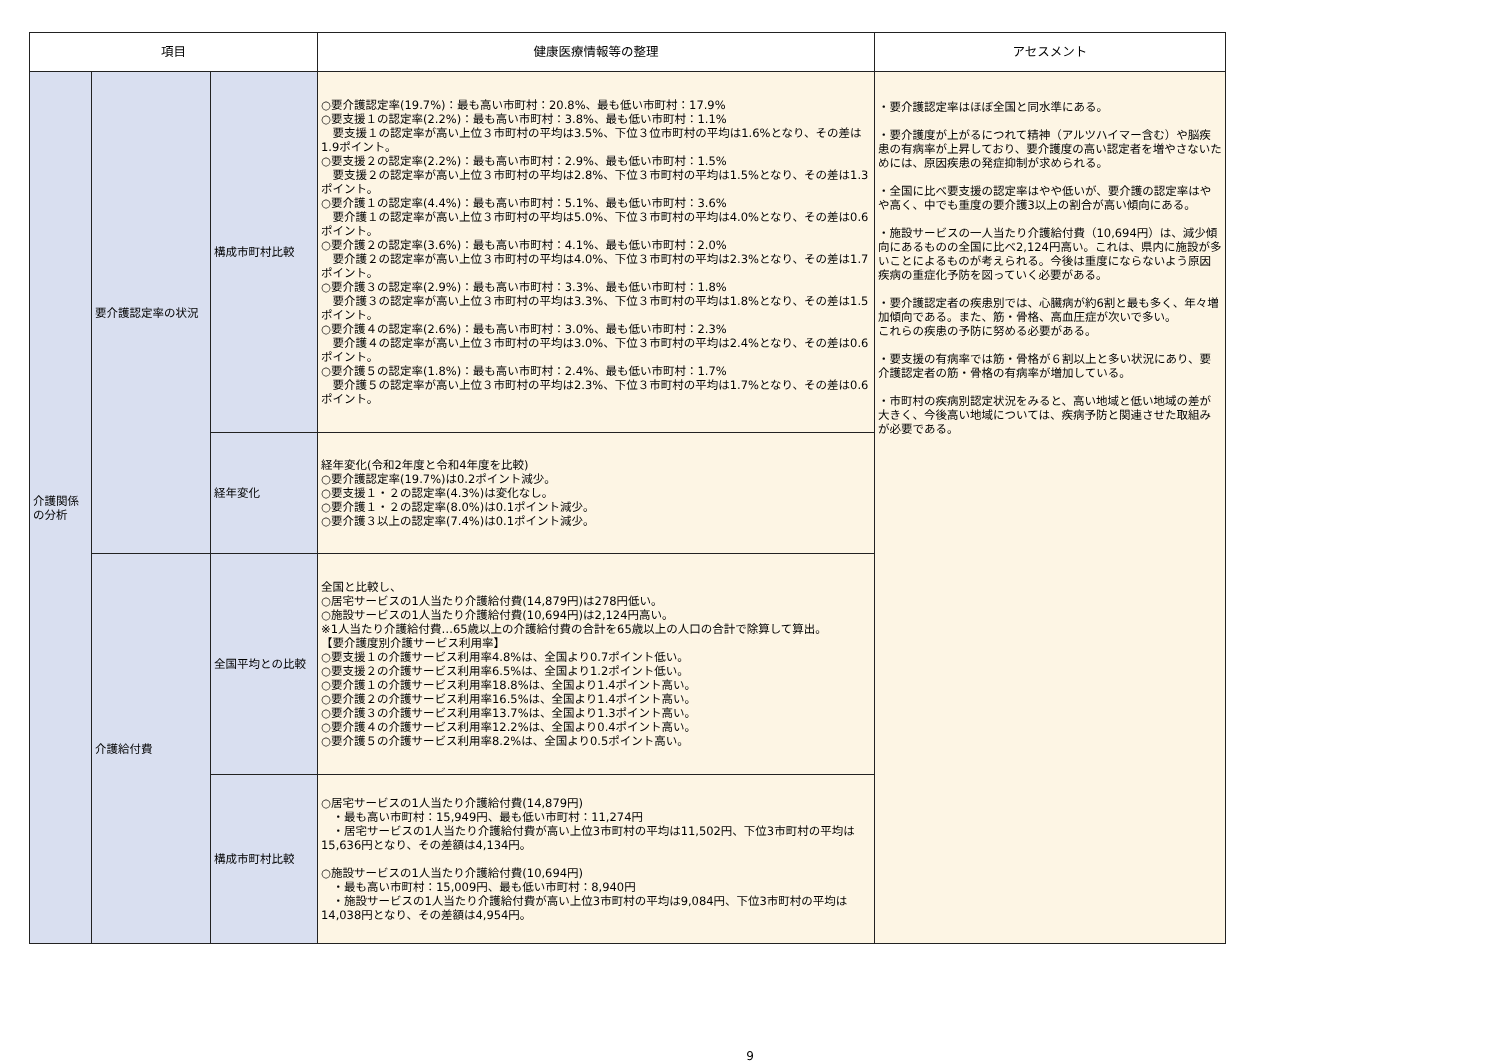| 項目 | | | 健康医療情報等の整理 | アセスメント |
| --- | --- | --- | --- | --- |
| 介護関係 の分析 | 要介護認定率の状況 | 構成市町村比較 | ○要介護認定率(19.7%)：最も高い市町村：20.8%、最も低い市町村：17.9% ○要支援１の認定率(2.2%)：最も高い市町村：3.8%、最も低い市町村：1.1% 要支援１の認定率が高い上位３市町村の平均は3.5%、下位３位市町村の平均は1.6%となり、その差は1.9ポイント。 ○要支援２の認定率(2.2%)：最も高い市町村：2.9%、最も低い市町村：1.5% 要支援２の認定率が高い上位３市町村の平均は2.8%、下位３市町村の平均は1.5%となり、その差は1.3ポイント。 ○要介護１の認定率(4.4%)：最も高い市町村：5.1%、最も低い市町村：3.6% 要介護１の認定率が高い上位３市町村の平均は5.0%、下位３市町村の平均は4.0%となり、その差は0.6ポイント。 ○要介護２の認定率(3.6%)：最も高い市町村：4.1%、最も低い市町村：2.0% 要介護２の認定率が高い上位３市町村の平均は4.0%、下位３市町村の平均は2.3%となり、その差は1.7ポイント。 ○要介護３の認定率(2.9%)：最も高い市町村：3.3%、最も低い市町村：1.8% 要介護３の認定率が高い上位３市町村の平均は3.3%、下位３市町村の平均は1.8%となり、その差は1.5ポイント。 ○要介護４の認定率(2.6%)：最も高い市町村：3.0%、最も低い市町村：2.3% 要介護４の認定率が高い上位３市町村の平均は3.0%、下位３市町村の平均は2.4%となり、その差は0.6ポイント。 ○要介護５の認定率(1.8%)：最も高い市町村：2.4%、最も低い市町村：1.7% 要介護５の認定率が高い上位３市町村の平均は2.3%、下位３市町村の平均は1.7%となり、その差は0.6ポイント。 | ・要介護認定率はほぼ全国と同水準にある。 ・要介護度が上がるにつれて精神（アルツハイマー含む）や脳疾患の有病率が上昇しており、要介護度の高い認定者を増やさないためには、原因疾患の発症抑制が求められる。 ・全国に比べ要支援の認定率はやや低いが、要介護の認定率はやや高く、中でも重度の要介護3以上の割合が高い傾向にある。 ・施設サービスの一人当たり介護給付費（10,694円）は、減少傾向にあるものの全国に比べ2,124円高い。これは、県内に施設が多いことによるものが考えられる。今後は重度にならないよう原因疾病の重症化予防を図っていく必要がある。 ・要介護認定者の疾患別では、心臓病が約6割と最も多く、年々増加傾向である。また、筋・骨格、高血圧症が次いで多い。 これらの疾患の予防に努める必要がある。 ・要支援の有病率では筋・骨格が６割以上と多い状況にあり、要介護認定者の筋・骨格の有病率が増加している。 ・市町村の疾病別認定状況をみると、高い地域と低い地域の差が大きく、今後高い地域については、疾病予防と関連させた取組みが必要である。 |
| | | 経年変化 | 経年変化(令和2年度と令和4年度を比較) ○要介護認定率(19.7%)は0.2ポイント減少。 ○要支援１・２の認定率(4.3%)は変化なし。 ○要介護１・２の認定率(8.0%)は0.1ポイント減少。 ○要介護３以上の認定率(7.4%)は0.1ポイント減少。 | |
| | 介護給付費 | 全国平均との比較 | 全国と比較し、 ○居宅サービスの1人当たり介護給付費(14,879円)は278円低い。 ○施設サービスの1人当たり介護給付費(10,694円)は2,124円高い。 ※1人当たり介護給付費…65歳以上の介護給付費の合計を65歳以上の人口の合計で除算して算出。 【要介護度別介護サービス利用率】 ○要支援１の介護サービス利用率4.8%は、全国より0.7ポイント低い。 ○要支援２の介護サービス利用率6.5%は、全国より1.2ポイント低い。 ○要介護１の介護サービス利用率18.8%は、全国より1.4ポイント高い。 ○要介護２の介護サービス利用率16.5%は、全国より1.4ポイント高い。 ○要介護３の介護サービス利用率13.7%は、全国より1.3ポイント高い。 ○要介護４の介護サービス利用率12.2%は、全国より0.4ポイント高い。 ○要介護５の介護サービス利用率8.2%は、全国より0.5ポイント高い。 | |
| | | 構成市町村比較 | ○居宅サービスの1人当たり介護給付費(14,879円) ・最も高い市町村：15,949円、最も低い市町村：11,274円 ・居宅サービスの1人当たり介護給付費が高い上位3市町村の平均は11,502円、下位3市町村の平均は15,636円となり、その差額は4,134円。 ○施設サービスの1人当たり介護給付費(10,694円) ・最も高い市町村：15,009円、最も低い市町村：8,940円 ・施設サービスの1人当たり介護給付費が高い上位3市町村の平均は9,084円、下位3市町村の平均は14,038円となり、その差額は4,954円。 | |
9